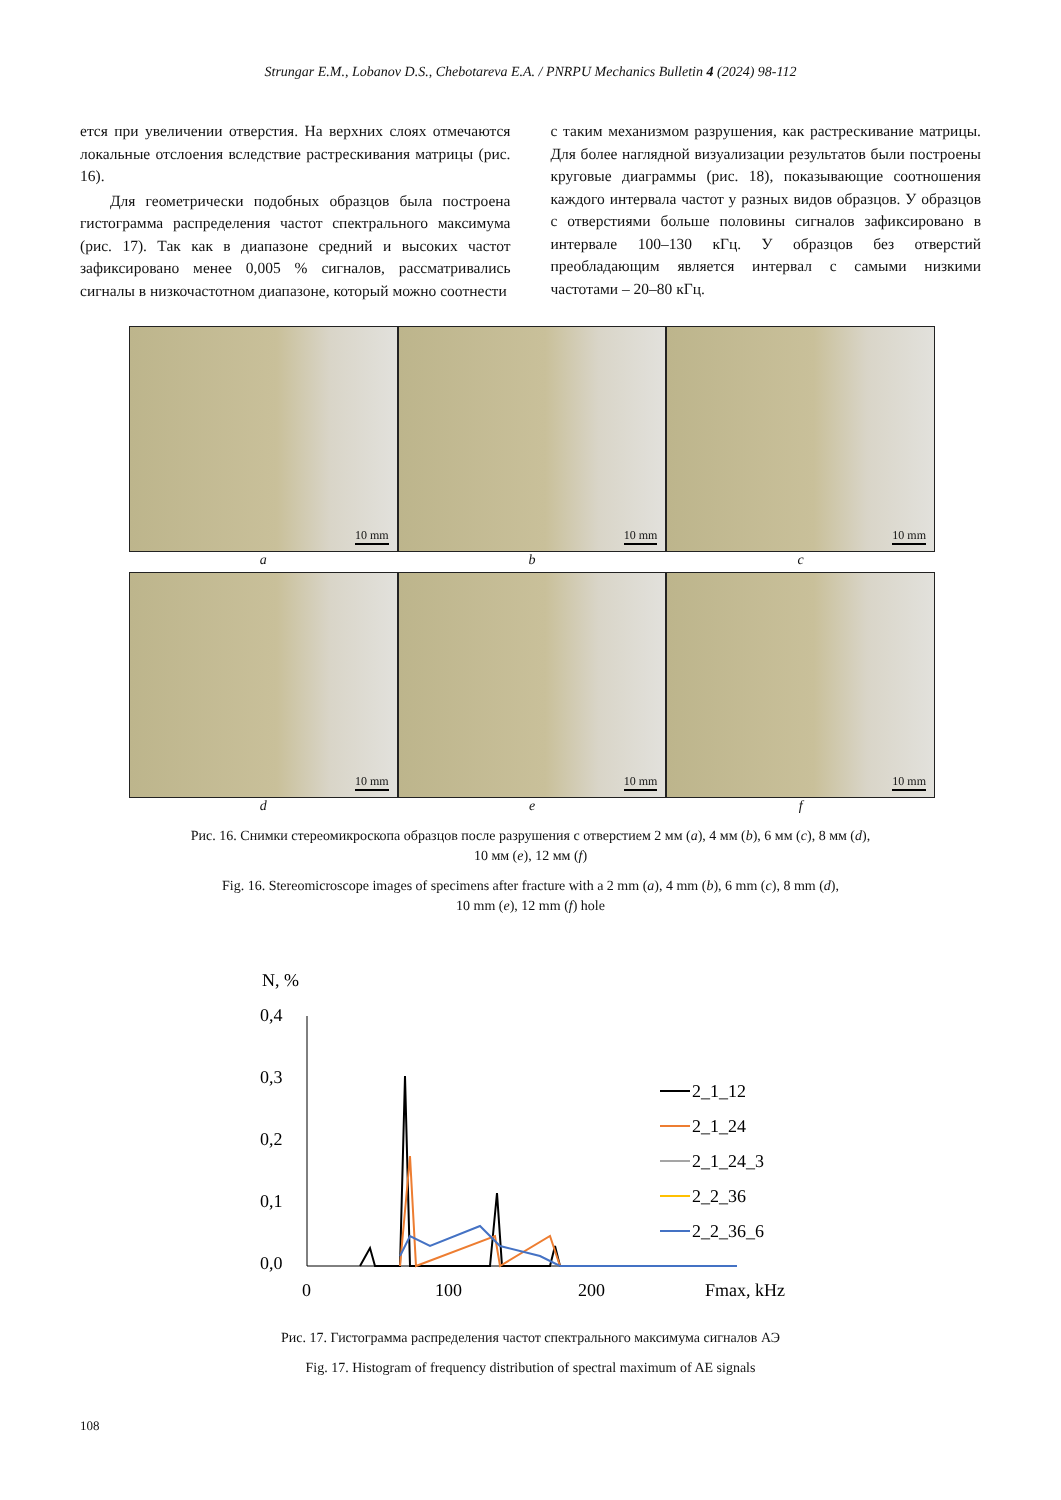Strungar E.M., Lobanov D.S., Chebotareva E.A. / PNRPU Mechanics Bulletin 4 (2024) 98-112
ется при увеличении отверстия. На верхних слоях отмечаются локальные отслоения вследствие растрескивания матрицы (рис. 16).
Для геометрически подобных образцов была построена гистограмма распределения частот спектрального максимума (рис. 17). Так как в диапазоне средний и высоких частот зафиксировано менее 0,005 % сигналов, рассматривались сигналы в низкочастотном диапазоне, который можно соотнести
с таким механизмом разрушения, как растрескивание матрицы. Для более наглядной визуализации результатов были построены круговые диаграммы (рис. 18), показывающие соотношения каждого интервала частот у разных видов образцов. У образцов с отверстиями больше половины сигналов зафиксировано в интервале 100–130 кГц. У образцов без отверстий преобладающим является интервал с самыми низкими частотами – 20–80 кГц.
10 mm
10 mm
10 mm
a
b
c
10 mm
10 mm
10 mm
d
e
f
Рис. 16. Снимки стереомикроскопа образцов после разрушения с отверстием 2 мм (a), 4 мм (b), 6 мм (c), 8 мм (d),
10 мм (e), 12 мм (f)
Fig. 16. Stereomicroscope images of specimens after fracture with a 2 mm (a), 4 mm (b), 6 mm (c), 8 mm (d),
10 mm (e), 12 mm (f) hole
N, %
0,4
0,3
0,2
0,1
0,0
0
100
200
Fmax, kHz
2_1_12
2_1_24
2_1_24_3
2_2_36
2_2_36_6
Рис. 17. Гистограмма распределения частот спектрального максимума сигналов АЭ
Fig. 17. Histogram of frequency distribution of spectral maximum of AE signals
108